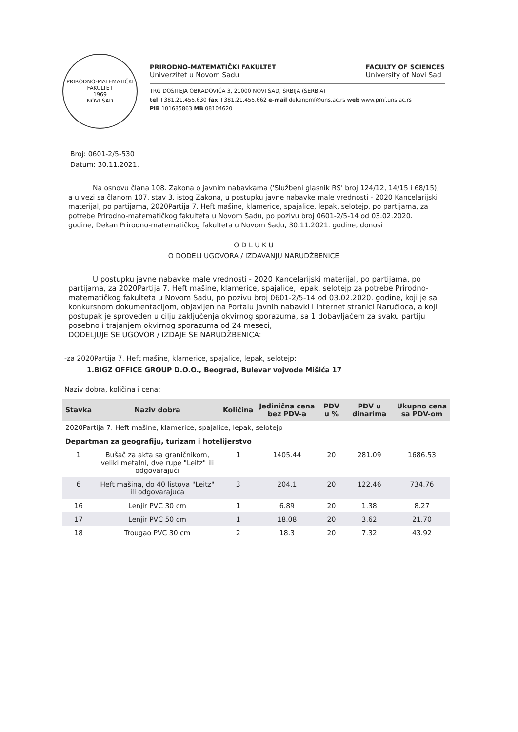PRIRODNO-MATEMATIČKI FAKULTET
1969
NOVI SAD
PRIRODNO-MATEMATIČKI FAKULTET
Univerzitet u Novom Sadu
FACULTY OF SCIENCES
University of Novi Sad
TRG DOSITEJA OBRADOVIĆA 3, 21000 NOVI SAD, SRBIJA (SERBIA)
tel +381.21.455.630 fax +381.21.455.662 e-mail dekanpmf@uns.ac.rs web www.pmf.uns.ac.rs
PIB 101635863 MB 08104620
Broj: 0601-2/5-530
Datum: 30.11.2021.
Na osnovu člana 108. Zakona o javnim nabavkama ('Službeni glasnik RS' broj 124/12, 14/15 i 68/15), a u vezi sa članom 107. stav 3. istog Zakona, u postupku javne nabavke male vrednosti - 2020 Kancelarijski materijal, po partijama, 2020Partija 7. Heft mašine, klamerice, spajalice, lepak, selotejp, po partijama, za potrebe Prirodno-matematičkog fakulteta u Novom Sadu, po pozivu broj 0601-2/5-14 od 03.02.2020. godine, Dekan Prirodno-matematičkog fakulteta u Novom Sadu, 30.11.2021. godine, donosi
O D L U K U
O DODELI UGOVORA / IZDAVANJU NARUDŽBENICE
U postupku javne nabavke male vrednosti - 2020 Kancelarijski materijal, po partijama, po partijama, za 2020Partija 7. Heft mašine, klamerice, spajalice, lepak, selotejp za potrebe Prirodno-matematičkog fakulteta u Novom Sadu, po pozivu broj 0601-2/5-14 od 03.02.2020. godine, koji je sa konkursnom dokumentacijom, objavljen na Portalu javnih nabavki i internet stranici Naručioca, a koji postupak je sproveden u cilju zaključenja okvirnog sporazuma, sa 1 dobavljačem za svaku partiju posebno i trajanjem okvirnog sporazuma od 24 meseci,
DODELJUJE SE UGOVOR / IZDAJE SE NARUDŽBENICA:
-za 2020Partija 7. Heft mašine, klamerice, spajalice, lepak, selotejp:
1.BIGZ OFFICE GROUP D.O.O., Beograd, Bulevar vojvode Mišića 17
Naziv dobra, količina i cena:
| Stavka | Naziv dobra | Količina | Jedinična cena bez PDV-a | PDV u % | PDV u dinarima | Ukupno cena sa PDV-om |
| --- | --- | --- | --- | --- | --- | --- |
| 2020Partija 7. Heft mašine, klamerice, spajalice, lepak, selotejp | | | | | | |
| Departman za geografiju, turizam i hotelijerstvo | | | | | | |
| 1 | Bušač za akta sa graničnikom, veliki metalni, dve rupe "Leitz" ili odgovarajući | 1 | 1405.44 | 20 | 281.09 | 1686.53 |
| 6 | Heft mašina, do 40 listova "Leitz" ili odgovarajuća | 3 | 204.1 | 20 | 122.46 | 734.76 |
| 16 | Lenjir PVC 30 cm | 1 | 6.89 | 20 | 1.38 | 8.27 |
| 17 | Lenjir PVC 50 cm | 1 | 18.08 | 20 | 3.62 | 21.70 |
| 18 | Trougao PVC 30 cm | 2 | 18.3 | 20 | 7.32 | 43.92 |